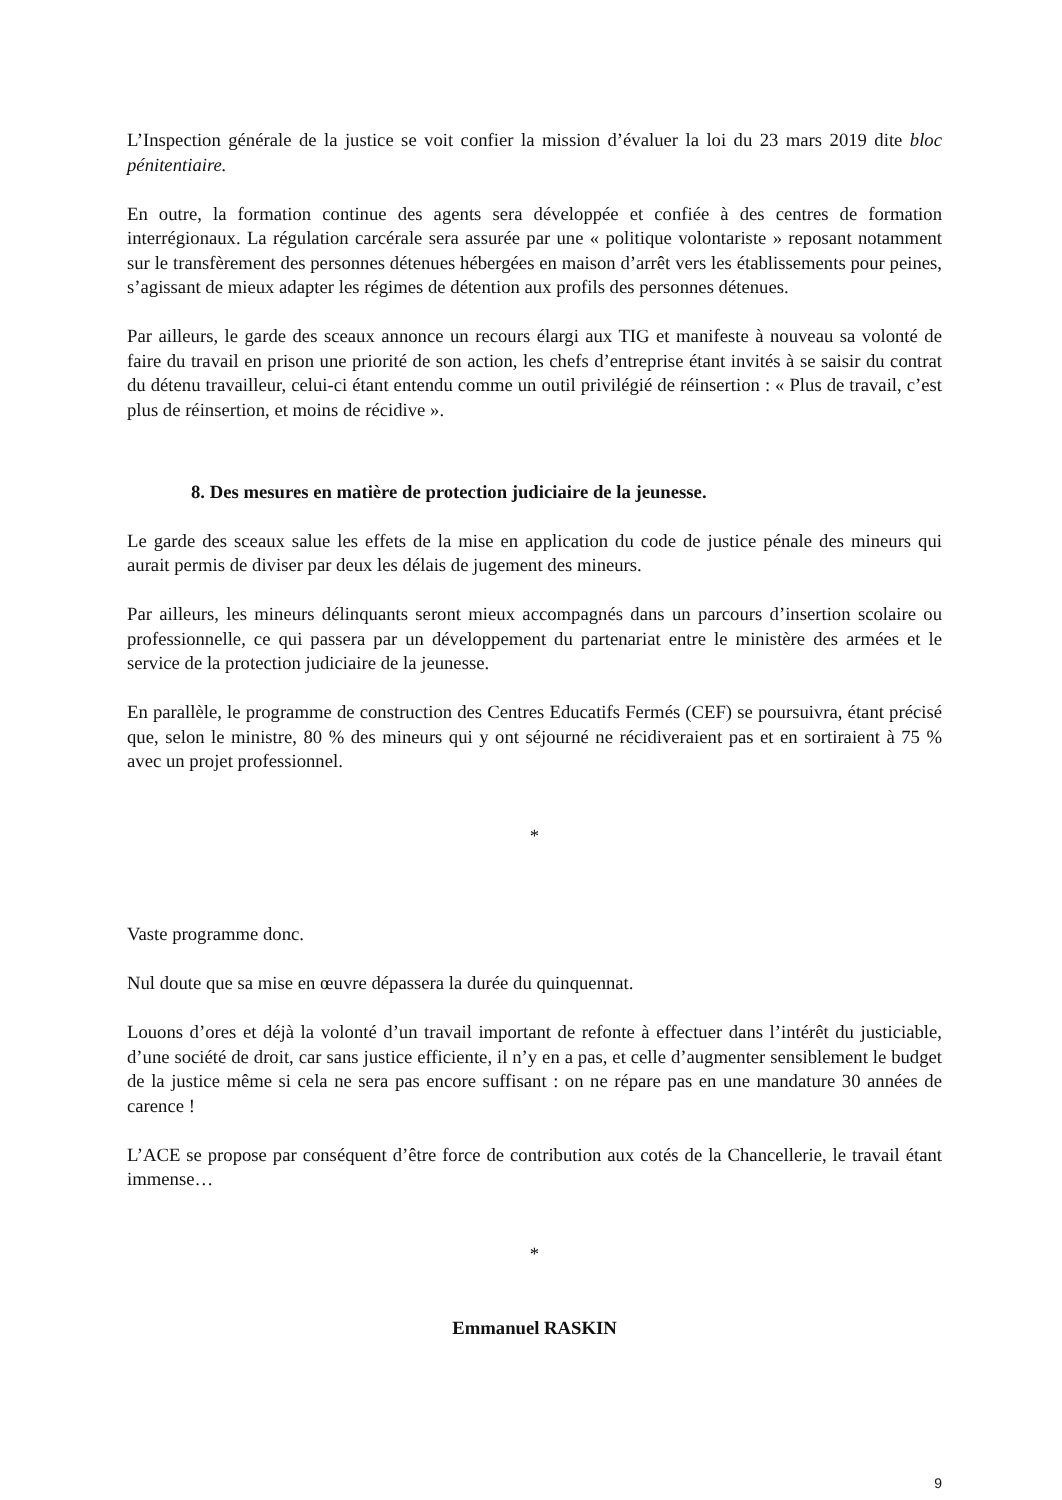L’Inspection générale de la justice se voit confier la mission d’évaluer la loi du 23 mars 2019 dite bloc pénitentiaire.
En outre, la formation continue des agents sera développée et confiée à des centres de formation interrégionaux. La régulation carcérale sera assurée par une « politique volontariste » reposant notamment sur le transfèrement des personnes détenues hébergées en maison d’arrêt vers les établissements pour peines, s’agissant de mieux adapter les régimes de détention aux profils des personnes détenues.
Par ailleurs, le garde des sceaux annonce un recours élargi aux TIG et manifeste à nouveau sa volonté de faire du travail en prison une priorité de son action, les chefs d’entreprise étant invités à se saisir du contrat du détenu travailleur, celui-ci étant entendu comme un outil privilégié de réinsertion : « Plus de travail, c’est plus de réinsertion, et moins de récidive ».
8. Des mesures en matière de protection judiciaire de la jeunesse.
Le garde des sceaux salue les effets de la mise en application du code de justice pénale des mineurs qui aurait permis de diviser par deux les délais de jugement des mineurs.
Par ailleurs, les mineurs délinquants seront mieux accompagnés dans un parcours d’insertion scolaire ou professionnelle, ce qui passera par un développement du partenariat entre le ministère des armées et le service de la protection judiciaire de la jeunesse.
En parallèle, le programme de construction des Centres Educatifs Fermés (CEF) se poursuivra, étant précisé que, selon le ministre, 80 % des mineurs qui y ont séjourné ne récidiveraient pas et en sortiraient à 75 % avec un projet professionnel.
*
Vaste programme donc.
Nul doute que sa mise en œuvre dépassera la durée du quinquennat.
Louons d’ores et déjà la volonté d’un travail important de refonte à effectuer dans l’intérêt du justiciable, d’une société de droit, car sans justice efficiente, il n’y en a pas, et celle d’augmenter sensiblement le budget de la justice même si cela ne sera pas encore suffisant : on ne répare pas en une mandature 30 années de carence !
L’ACE se propose par conséquent d’être force de contribution aux cotés de la Chancellerie, le travail étant immense…
*
Emmanuel RASKIN
9